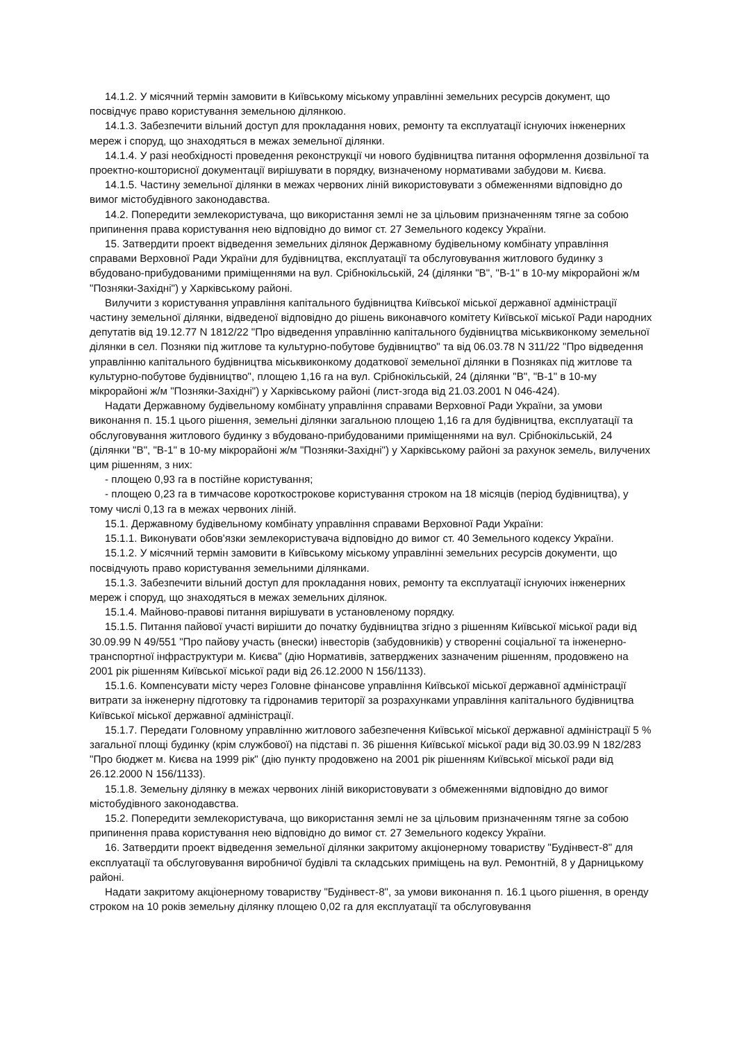14.1.2. У місячний термін замовити в Київському міському управлінні земельних ресурсів документ, що посвідчує право користування земельною ділянкою.
14.1.3. Забезпечити вільний доступ для прокладання нових, ремонту та експлуатації існуючих інженерних мереж і споруд, що знаходяться в межах земельної ділянки.
14.1.4. У разі необхідності проведення реконструкції чи нового будівництва питання оформлення дозвільної та проектно-кошторисної документації вирішувати в порядку, визначеному нормативами забудови м. Києва.
14.1.5. Частину земельної ділянки в межах червоних ліній використовувати з обмеженнями відповідно до вимог містобудівного законодавства.
14.2. Попередити землекористувача, що використання землі не за цільовим призначенням тягне за собою припинення права користування нею відповідно до вимог ст. 27 Земельного кодексу України.
15. Затвердити проект відведення земельних ділянок Державному будівельному комбінату управління справами Верховної Ради України для будівництва, експлуатації та обслуговування житлового будинку з вбудовано-прибудованими приміщеннями на вул. Срібнокільській, 24 (ділянки "В", "В-1" в 10-му мікрорайоні ж/м "Позняки-Західні") у Харківському районі.
Вилучити з користування управління капітального будівництва Київської міської державної адміністрації частину земельної ділянки, відведеної відповідно до рішень виконавчого комітету Київської міської Ради народних депутатів від 19.12.77 N 1812/22 "Про відведення управлінню капітального будівництва міськвиконкому земельної ділянки в сел. Позняки під житлове та культурно-побутове будівництво" та від 06.03.78 N 311/22 "Про відведення управлінню капітального будівництва міськвиконкому додаткової земельної ділянки в Позняках під житлове та культурно-побутове будівництво", площею 1,16 га на вул. Срібнокільській, 24 (ділянки "В", "В-1" в 10-му мікрорайоні ж/м "Позняки-Західні") у Харківському районі (лист-згода від 21.03.2001 N 046-424).
Надати Державному будівельному комбінату управління справами Верховної Ради України, за умови виконання п. 15.1 цього рішення, земельні ділянки загальною площею 1,16 га для будівництва, експлуатації та обслуговування житлового будинку з вбудовано-прибудованими приміщеннями на вул. Срібнокільській, 24 (ділянки "В", "В-1" в 10-му мікрорайоні ж/м "Позняки-Західні") у Харківському районі за рахунок земель, вилучених цим рішенням, з них:
- площею 0,93 га в постійне користування;
- площею 0,23 га в тимчасове короткострокове користування строком на 18 місяців (період будівництва), у тому числі 0,13 га в межах червоних ліній.
15.1. Державному будівельному комбінату управління справами Верховної Ради України:
15.1.1. Виконувати обов'язки землекористувача відповідно до вимог ст. 40 Земельного кодексу України.
15.1.2. У місячний термін замовити в Київському міському управлінні земельних ресурсів документи, що посвідчують право користування земельними ділянками.
15.1.3. Забезпечити вільний доступ для прокладання нових, ремонту та експлуатації існуючих інженерних мереж і споруд, що знаходяться в межах земельних ділянок.
15.1.4. Майново-правові питання вирішувати в установленому порядку.
15.1.5. Питання пайової участі вирішити до початку будівництва згідно з рішенням Київської міської ради від 30.09.99 N 49/551 "Про пайову участь (внески) інвесторів (забудовників) у створенні соціальної та інженерно-транспортної інфраструктури м. Києва" (дію Нормативів, затверджених зазначеним рішенням, продовжено на 2001 рік рішенням Київської міської ради від 26.12.2000 N 156/1133).
15.1.6. Компенсувати місту через Головне фінансове управління Київської міської державної адміністрації витрати за інженерну підготовку та гідронамив території за розрахунками управління капітального будівництва Київської міської державної адміністрації.
15.1.7. Передати Головному управлінню житлового забезпечення Київської міської державної адміністрації 5 % загальної площі будинку (крім службової) на підставі п. 36 рішення Київської міської ради від 30.03.99 N 182/283 "Про бюджет м. Києва на 1999 рік" (дію пункту продовжено на 2001 рік рішенням Київської міської ради від 26.12.2000 N 156/1133).
15.1.8. Земельну ділянку в межах червоних ліній використовувати з обмеженнями відповідно до вимог містобудівного законодавства.
15.2. Попередити землекористувача, що використання землі не за цільовим призначенням тягне за собою припинення права користування нею відповідно до вимог ст. 27 Земельного кодексу України.
16. Затвердити проект відведення земельної ділянки закритому акціонерному товариству "Будінвест-8" для експлуатації та обслуговування виробничої будівлі та складських приміщень на вул. Ремонтній, 8 у Дарницькому районі.
Надати закритому акціонерному товариству "Будінвест-8", за умови виконання п. 16.1 цього рішення, в оренду строком на 10 років земельну ділянку площею 0,02 га для експлуатації та обслуговування